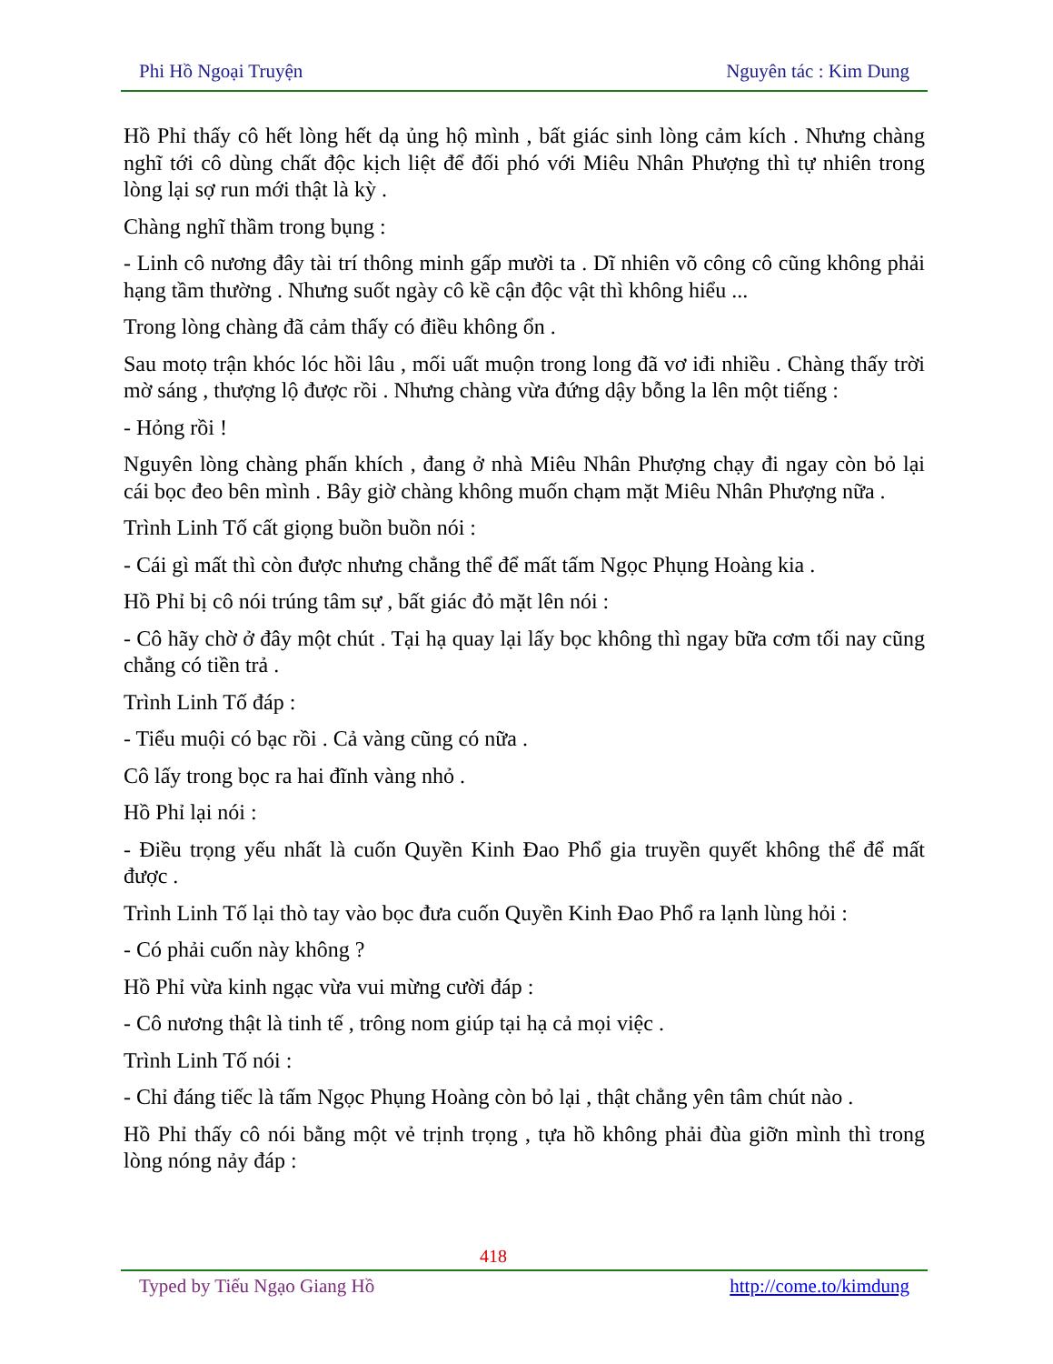Phi Hồ Ngoại Truyện Nguyên tác : Kim Dung
Hồ Phỉ thấy cô hết lòng hết dạ ủng hộ mình , bất giác sinh lòng cảm kích . Nhưng chàng nghĩ tới cô dùng chất độc kịch liệt để đối phó với Miêu Nhân Phượng thì tự nhiên trong lòng lại sợ run mới thật là kỳ .
Chàng nghĩ thầm trong bụng :
- Linh cô nương đây tài trí thông minh gấp mười ta . Dĩ nhiên võ công cô cũng không phải hạng tầm thường . Nhưng suốt ngày cô kề cận độc vật thì không hiểu ...
Trong lòng chàng đã cảm thấy có điều không ổn .
Sau motọ trận khóc lóc hồi lâu , mối uất muộn trong long đã vơ iđi nhiều . Chàng thấy trời mờ sáng , thượng lộ được rồi . Nhưng chàng vừa đứng dậy bỗng la lên một tiếng :
- Hỏng rồi !
Nguyên lòng chàng phấn khích , đang ở nhà Miêu Nhân Phượng chạy đi ngay còn bỏ lại cái bọc đeo bên mình . Bây giờ chàng không muốn chạm mặt Miêu Nhân Phượng nữa .
Trình Linh Tố cất giọng buồn buồn nói :
- Cái gì mất thì còn được nhưng chẳng thể để mất tấm Ngọc Phụng Hoàng kia .
Hồ Phỉ bị cô nói trúng tâm sự , bất giác đỏ mặt lên nói :
- Cô hãy chờ ở đây một chút . Tại hạ quay lại lấy bọc không thì ngay bữa cơm tối nay cũng chẳng có tiền trả .
Trình Linh Tố đáp :
- Tiểu muội có bạc rồi . Cả vàng cũng có nữa .
Cô lấy trong bọc ra hai đĩnh vàng nhỏ .
Hồ Phỉ lại nói :
- Điều trọng yếu nhất là cuốn Quyền Kinh Đao Phổ gia truyền quyết không thể để mất được .
Trình Linh Tố lại thò tay vào bọc đưa cuốn Quyền Kinh Đao Phổ ra lạnh lùng hỏi :
- Có phải cuốn này không ?
Hồ Phỉ vừa kinh ngạc vừa vui mừng cười đáp :
- Cô nương thật là tinh tế , trông nom giúp tại hạ cả mọi việc .
Trình Linh Tố nói :
- Chỉ đáng tiếc là tấm Ngọc Phụng Hoàng còn bỏ lại , thật chẳng yên tâm chút nào .
Hồ Phỉ thấy cô nói bằng một vẻ trịnh trọng , tựa hồ không phải đùa giỡn mình thì trong lòng nóng nảy đáp :
418
Typed by Tiếu Ngạo Giang Hồ http://come.to/kimdung